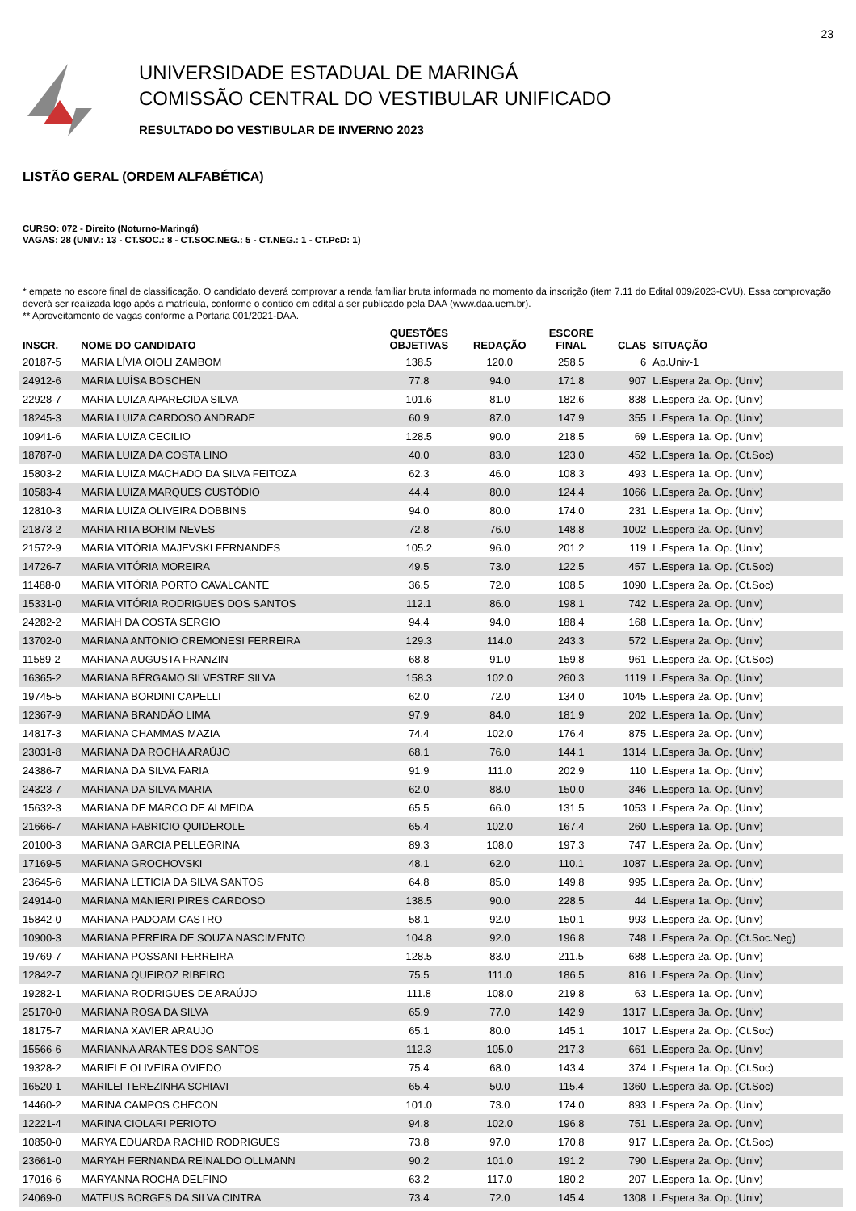23
UNIVERSIDADE ESTADUAL DE MARINGÁ
COMISSÃO CENTRAL DO VESTIBULAR UNIFICADO
RESULTADO DO VESTIBULAR DE INVERNO 2023
LISTÃO GERAL (ORDEM ALFABÉTICA)
CURSO: 072 - Direito (Noturno-Maringá)
VAGAS: 28 (UNIV.: 13 - CT.SOC.: 8 - CT.SOC.NEG.: 5 - CT.NEG.: 1 - CT.PcD: 1)
* empate no escore final de classificação. O candidato deverá comprovar a renda familiar bruta informada no momento da inscrição (item 7.11 do Edital 009/2023-CVU). Essa comprovação deverá ser realizada logo após a matrícula, conforme o contido em edital a ser publicado pela DAA (www.daa.uem.br).
** Aproveitamento de vagas conforme a Portaria 001/2021-DAA.
| INSCR. | NOME DO CANDIDATO | QUESTÕES OBJETIVAS | REDAÇÃO | ESCORE FINAL | CLAS | SITUAÇÃO |
| --- | --- | --- | --- | --- | --- | --- |
| 20187-5 | MARIA LÍVIA OIOLI ZAMBOM | 138.5 | 120.0 | 258.5 | 6 | Ap.Univ-1 |
| 24912-6 | MARIA LUÍSA BOSCHEN | 77.8 | 94.0 | 171.8 | 907 | L.Espera 2a. Op. (Univ) |
| 22928-7 | MARIA LUIZA APARECIDA SILVA | 101.6 | 81.0 | 182.6 | 838 | L.Espera 2a. Op. (Univ) |
| 18245-3 | MARIA LUIZA CARDOSO ANDRADE | 60.9 | 87.0 | 147.9 | 355 | L.Espera 1a. Op. (Univ) |
| 10941-6 | MARIA LUIZA CECILIO | 128.5 | 90.0 | 218.5 | 69 | L.Espera 1a. Op. (Univ) |
| 18787-0 | MARIA LUIZA DA COSTA LINO | 40.0 | 83.0 | 123.0 | 452 | L.Espera 1a. Op. (Ct.Soc) |
| 15803-2 | MARIA LUIZA MACHADO DA SILVA FEITOZA | 62.3 | 46.0 | 108.3 | 493 | L.Espera 1a. Op. (Univ) |
| 10583-4 | MARIA LUIZA MARQUES CUSTÓDIO | 44.4 | 80.0 | 124.4 | 1066 | L.Espera 2a. Op. (Univ) |
| 12810-3 | MARIA LUIZA OLIVEIRA DOBBINS | 94.0 | 80.0 | 174.0 | 231 | L.Espera 1a. Op. (Univ) |
| 21873-2 | MARIA RITA BORIM NEVES | 72.8 | 76.0 | 148.8 | 1002 | L.Espera 2a. Op. (Univ) |
| 21572-9 | MARIA VITÓRIA MAJEVSKI FERNANDES | 105.2 | 96.0 | 201.2 | 119 | L.Espera 1a. Op. (Univ) |
| 14726-7 | MARIA VITÓRIA MOREIRA | 49.5 | 73.0 | 122.5 | 457 | L.Espera 1a. Op. (Ct.Soc) |
| 11488-0 | MARIA VITÓRIA PORTO CAVALCANTE | 36.5 | 72.0 | 108.5 | 1090 | L.Espera 2a. Op. (Ct.Soc) |
| 15331-0 | MARIA VITÓRIA RODRIGUES DOS SANTOS | 112.1 | 86.0 | 198.1 | 742 | L.Espera 2a. Op. (Univ) |
| 24282-2 | MARIAH DA COSTA SERGIO | 94.4 | 94.0 | 188.4 | 168 | L.Espera 1a. Op. (Univ) |
| 13702-0 | MARIANA ANTONIO CREMONESI FERREIRA | 129.3 | 114.0 | 243.3 | 572 | L.Espera 2a. Op. (Univ) |
| 11589-2 | MARIANA AUGUSTA FRANZIN | 68.8 | 91.0 | 159.8 | 961 | L.Espera 2a. Op. (Ct.Soc) |
| 16365-2 | MARIANA BÉRGAMO SILVESTRE SILVA | 158.3 | 102.0 | 260.3 | 1119 | L.Espera 3a. Op. (Univ) |
| 19745-5 | MARIANA BORDINI CAPELLI | 62.0 | 72.0 | 134.0 | 1045 | L.Espera 2a. Op. (Univ) |
| 12367-9 | MARIANA BRANDÃO LIMA | 97.9 | 84.0 | 181.9 | 202 | L.Espera 1a. Op. (Univ) |
| 14817-3 | MARIANA CHAMMAS MAZIA | 74.4 | 102.0 | 176.4 | 875 | L.Espera 2a. Op. (Univ) |
| 23031-8 | MARIANA DA ROCHA ARAÚJO | 68.1 | 76.0 | 144.1 | 1314 | L.Espera 3a. Op. (Univ) |
| 24386-7 | MARIANA DA SILVA FARIA | 91.9 | 111.0 | 202.9 | 110 | L.Espera 1a. Op. (Univ) |
| 24323-7 | MARIANA DA SILVA MARIA | 62.0 | 88.0 | 150.0 | 346 | L.Espera 1a. Op. (Univ) |
| 15632-3 | MARIANA DE MARCO DE ALMEIDA | 65.5 | 66.0 | 131.5 | 1053 | L.Espera 2a. Op. (Univ) |
| 21666-7 | MARIANA FABRICIO QUIDEROLE | 65.4 | 102.0 | 167.4 | 260 | L.Espera 1a. Op. (Univ) |
| 20100-3 | MARIANA GARCIA PELLEGRINA | 89.3 | 108.0 | 197.3 | 747 | L.Espera 2a. Op. (Univ) |
| 17169-5 | MARIANA GROCHOVSKI | 48.1 | 62.0 | 110.1 | 1087 | L.Espera 2a. Op. (Univ) |
| 23645-6 | MARIANA LETICIA DA SILVA SANTOS | 64.8 | 85.0 | 149.8 | 995 | L.Espera 2a. Op. (Univ) |
| 24914-0 | MARIANA MANIERI PIRES CARDOSO | 138.5 | 90.0 | 228.5 | 44 | L.Espera 1a. Op. (Univ) |
| 15842-0 | MARIANA PADOAM CASTRO | 58.1 | 92.0 | 150.1 | 993 | L.Espera 2a. Op. (Univ) |
| 10900-3 | MARIANA PEREIRA DE SOUZA NASCIMENTO | 104.8 | 92.0 | 196.8 | 748 | L.Espera 2a. Op. (Ct.Soc.Neg) |
| 19769-7 | MARIANA POSSANI FERREIRA | 128.5 | 83.0 | 211.5 | 688 | L.Espera 2a. Op. (Univ) |
| 12842-7 | MARIANA QUEIROZ RIBEIRO | 75.5 | 111.0 | 186.5 | 816 | L.Espera 2a. Op. (Univ) |
| 19282-1 | MARIANA RODRIGUES DE ARAÚJO | 111.8 | 108.0 | 219.8 | 63 | L.Espera 1a. Op. (Univ) |
| 25170-0 | MARIANA ROSA DA SILVA | 65.9 | 77.0 | 142.9 | 1317 | L.Espera 3a. Op. (Univ) |
| 18175-7 | MARIANA XAVIER ARAUJO | 65.1 | 80.0 | 145.1 | 1017 | L.Espera 2a. Op. (Ct.Soc) |
| 15566-6 | MARIANNA ARANTES DOS SANTOS | 112.3 | 105.0 | 217.3 | 661 | L.Espera 2a. Op. (Univ) |
| 19328-2 | MARIELE OLIVEIRA OVIEDO | 75.4 | 68.0 | 143.4 | 374 | L.Espera 1a. Op. (Ct.Soc) |
| 16520-1 | MARILEI TEREZINHA SCHIAVI | 65.4 | 50.0 | 115.4 | 1360 | L.Espera 3a. Op. (Ct.Soc) |
| 14460-2 | MARINA CAMPOS CHECON | 101.0 | 73.0 | 174.0 | 893 | L.Espera 2a. Op. (Univ) |
| 12221-4 | MARINA CIOLARI PERIOTO | 94.8 | 102.0 | 196.8 | 751 | L.Espera 2a. Op. (Univ) |
| 10850-0 | MARYA EDUARDA RACHID RODRIGUES | 73.8 | 97.0 | 170.8 | 917 | L.Espera 2a. Op. (Ct.Soc) |
| 23661-0 | MARYAH FERNANDA REINALDO OLLMANN | 90.2 | 101.0 | 191.2 | 790 | L.Espera 2a. Op. (Univ) |
| 17016-6 | MARYANNA ROCHA DELFINO | 63.2 | 117.0 | 180.2 | 207 | L.Espera 1a. Op. (Univ) |
| 24069-0 | MATEUS BORGES DA SILVA CINTRA | 73.4 | 72.0 | 145.4 | 1308 | L.Espera 3a. Op. (Univ) |